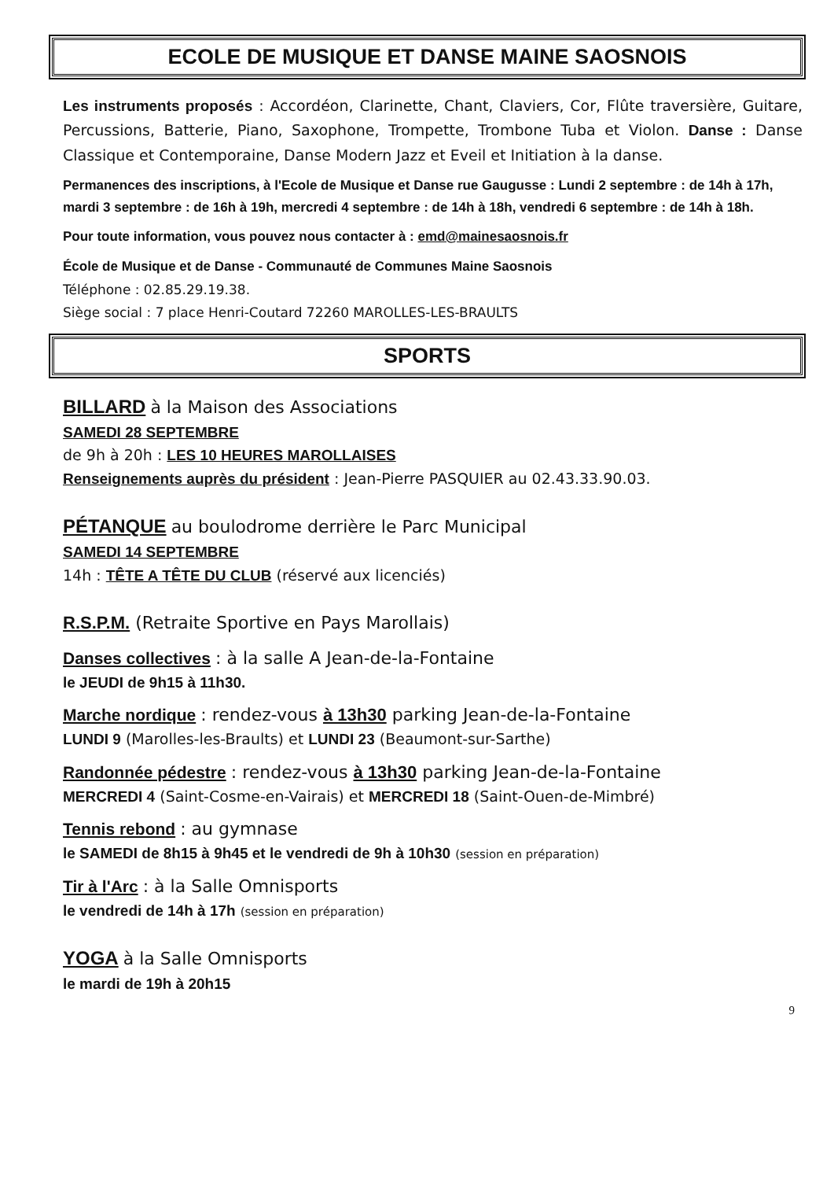ECOLE DE MUSIQUE ET DANSE MAINE SAOSNOIS
Les instruments proposés : Accordéon, Clarinette, Chant, Claviers, Cor, Flûte traversière, Guitare, Percussions, Batterie, Piano, Saxophone, Trompette, Trombone Tuba et Violon. Danse : Danse Classique et Contemporaine, Danse Modern Jazz et Eveil et Initiation à la danse.
Permanences des inscriptions, à l'Ecole de Musique et Danse rue Gaugusse : Lundi 2 septembre : de 14h à 17h, mardi 3 septembre : de 16h à 19h, mercredi 4 septembre : de 14h à 18h, vendredi 6 septembre : de 14h à 18h.
Pour toute information, vous pouvez nous contacter à : emd@mainesaosnois.fr
École de Musique et de Danse - Communauté de Communes Maine Saosnois
Téléphone : 02.85.29.19.38.
Siège social : 7 place Henri-Coutard 72260 MAROLLES-LES-BRAULTS
SPORTS
BILLARD à la Maison des Associations
SAMEDI 28 SEPTEMBRE
de 9h à 20h : LES 10 HEURES MAROLLAISES
Renseignements auprès du président : Jean-Pierre PASQUIER au 02.43.33.90.03.
PÉTANQUE au boulodrome derrière le Parc Municipal
SAMEDI 14 SEPTEMBRE
14h : TÊTE A TÊTE DU CLUB (réservé aux licenciés)
R.S.P.M. (Retraite Sportive en Pays Marollais)
Danses collectives : à la salle A Jean-de-la-Fontaine
le JEUDI de 9h15 à 11h30.
Marche nordique : rendez-vous à 13h30 parking Jean-de-la-Fontaine
LUNDI 9 (Marolles-les-Braults) et LUNDI 23 (Beaumont-sur-Sarthe)
Randonnée pédestre : rendez-vous à 13h30 parking Jean-de-la-Fontaine
MERCREDI 4 (Saint-Cosme-en-Vairais) et MERCREDI 18 (Saint-Ouen-de-Mimbré)
Tennis rebond : au gymnase
le SAMEDI de 8h15 à 9h45 et le vendredi de 9h à 10h30 (session en préparation)
Tir à l'Arc : à la Salle Omnisports
le vendredi de 14h à 17h (session en préparation)
YOGA à la Salle Omnisports
le mardi de 19h à 20h15
9